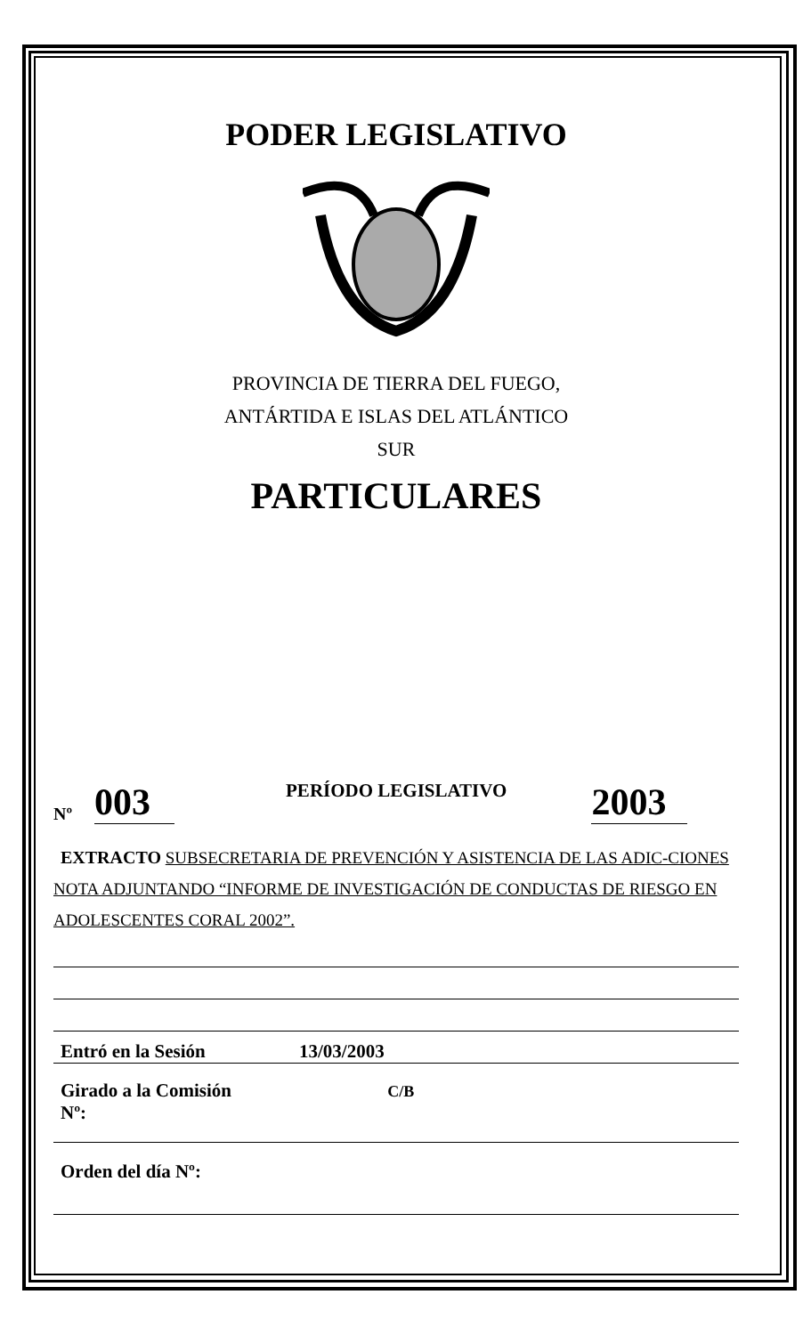PODER LEGISLATIVO
PROVINCIA DE TIERRA DEL FUEGO,
ANTÁRTIDA E ISLAS DEL ATLÁNTICO
SUR
PARTICULARES
Nº 003 PERÍODO LEGISLATIVO 2003
EXTRACTO SUBSECRETARIA DE PREVENCIÓN Y ASISTENCIA DE LAS ADIC-CIONES NOTA ADJUNTANDO “INFORME DE INVESTIGACIÓN DE CONDUCTAS DE RIESGO EN ADOLESCENTES CORAL 2002”.
Entró en la Sesión 13/03/2003
Girado a la Comisión C/B
Nº:
Orden del día Nº: